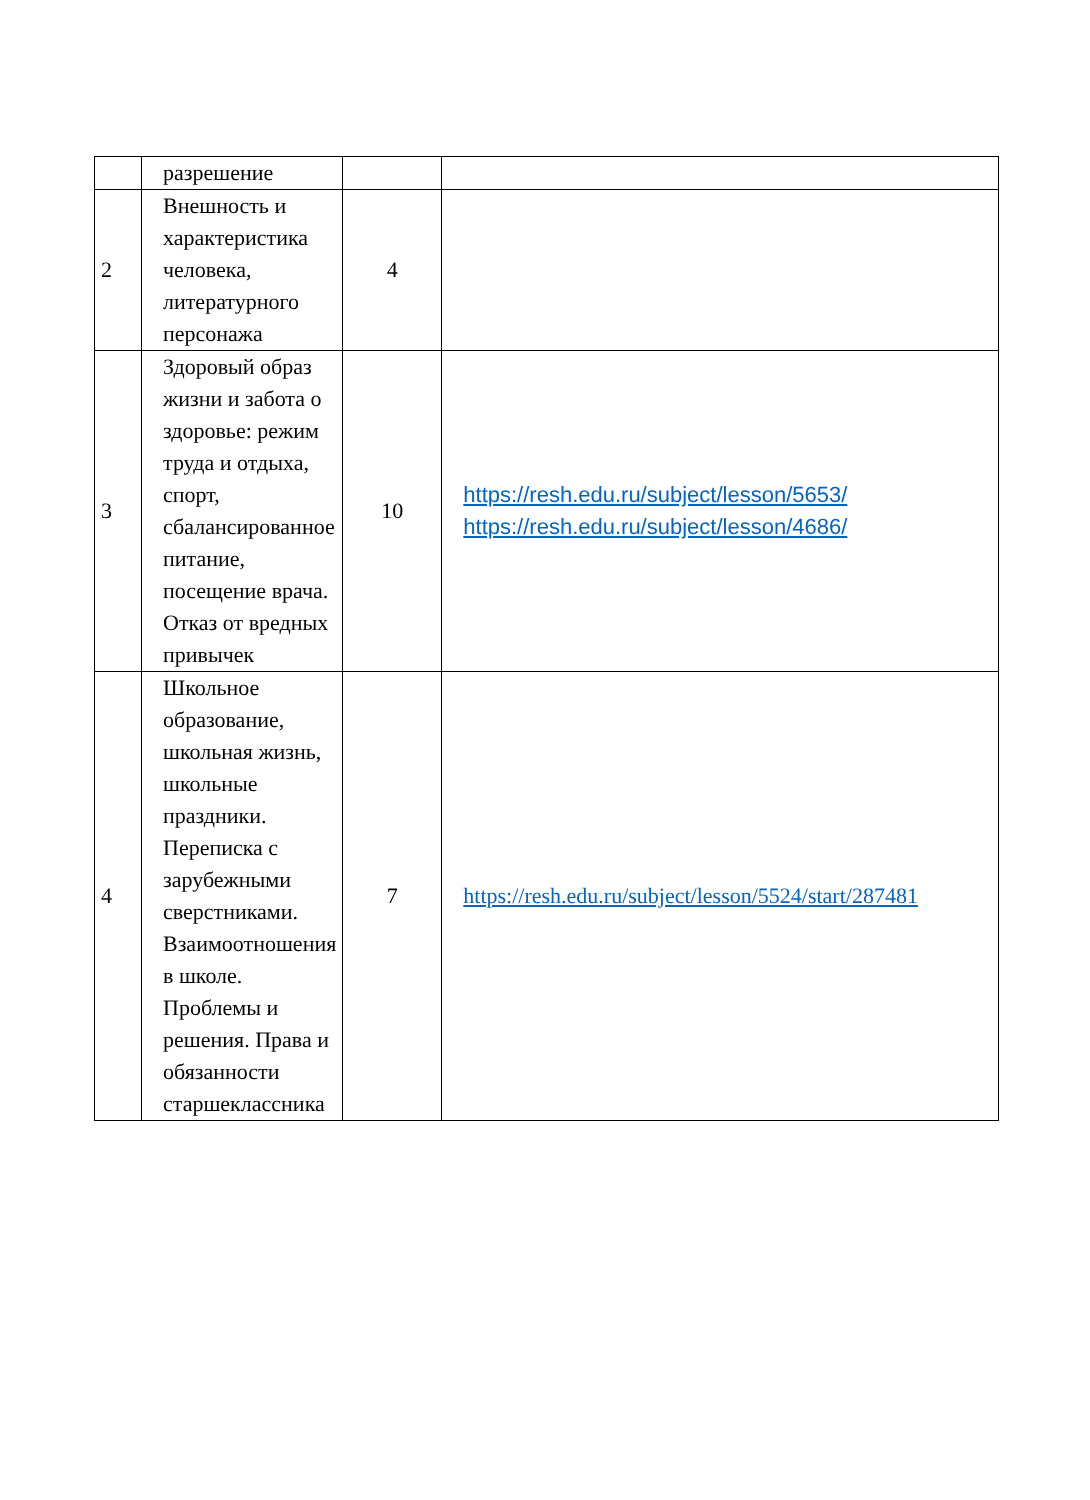| | разрешение | | |
| 2 | Внешность и характеристика человека, литературного персонажа | 4 | |
| 3 | Здоровый образ жизни и забота о здоровье: режим труда и отдыха, спорт, сбалансированное питание, посещение врача. Отказ от вредных привычек | 10 | https://resh.edu.ru/subject/lesson/5653/ https://resh.edu.ru/subject/lesson/4686/ |
| 4 | Школьное образование, школьная жизнь, школьные праздники. Переписка с зарубежными сверстниками. Взаимоотношения в школе. Проблемы и решения. Права и обязанности старшеклассника | 7 | https://resh.edu.ru/subject/lesson/5524/start/287481 |